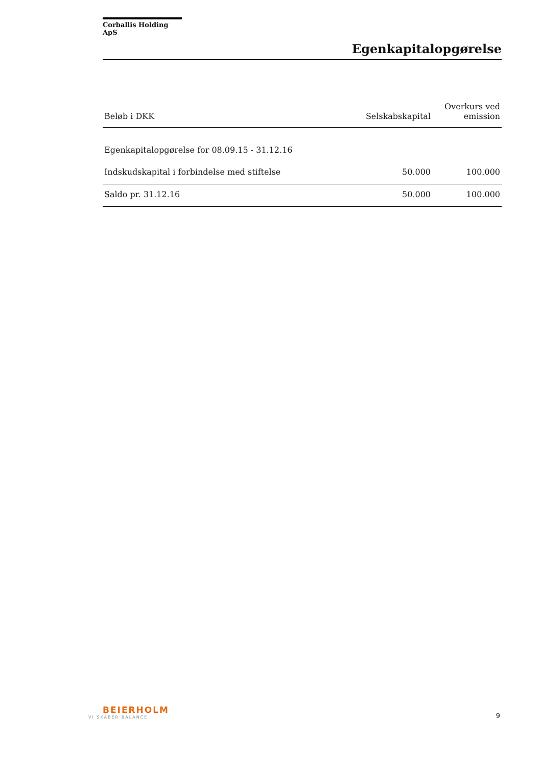Corballis Holding ApS
Egenkapitalopgørelse
| Beløb i DKK | Selskabskapital | Overkurs ved emission |
| --- | --- | --- |
| Egenkapitalopgørelse for 08.09.15 - 31.12.16 | | |
| Indskudskapital i forbindelse med stiftelse | 50.000 | 100.000 |
| Saldo pr. 31.12.16 | 50.000 | 100.000 |
BEIERHOLM
VI SKABER BALANCE
9